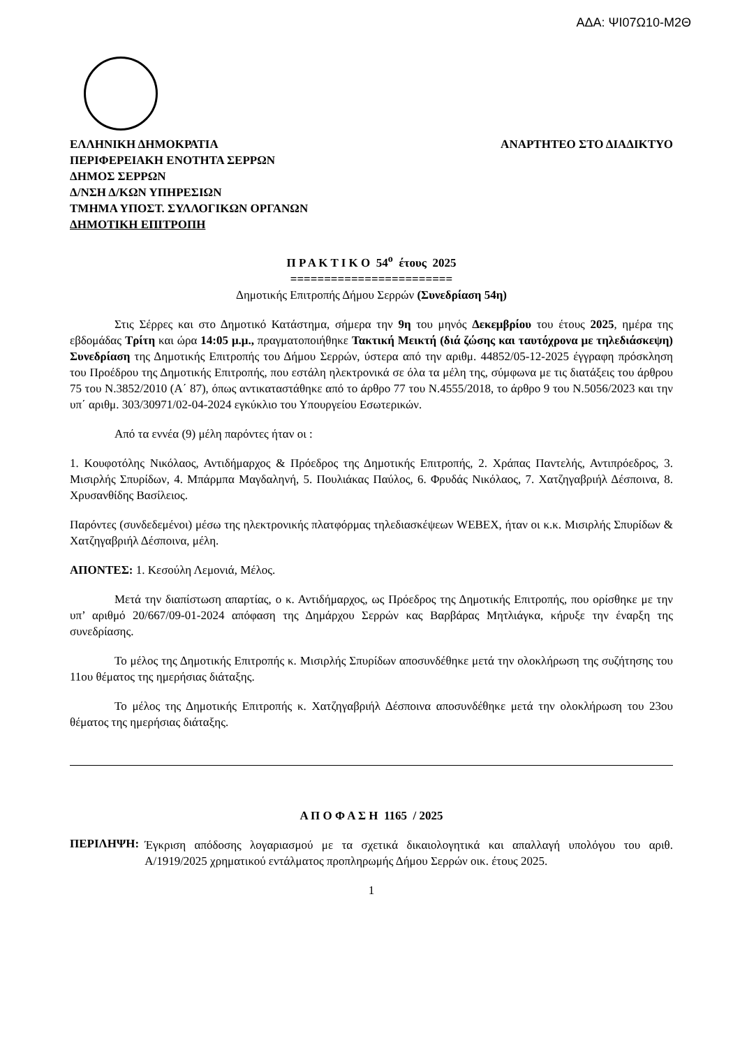ΑΔΑ: ΨΙ07Ω10-Μ2Θ
ΕΛΛΗΝΙΚΗ ΔΗΜΟΚΡΑΤΙΑ
ΠΕΡΙΦΕΡΕΙΑΚΗ ΕΝΟΤΗΤΑ ΣΕΡΡΩΝ
ΔΗΜΟΣ ΣΕΡΡΩΝ
Δ/ΝΣΗ Δ/ΚΩΝ ΥΠΗΡΕΣΙΩΝ
ΤΜΗΜΑ ΥΠΟΣΤ. ΣΥΛΛΟΓΙΚΩΝ ΟΡΓΑΝΩΝ
ΔΗΜΟΤΙΚΗ ΕΠΙΤΡΟΠΗ
ΑΝΑΡΤΗΤΕΟ ΣΤΟ ΔΙΑΔΙΚΤΥΟ
Π Ρ Α Κ Τ Ι Κ Ο 54<sup>ο</sup> έτους 2025
========================
Δημοτικής Επιτροπής Δήμου Σερρών (Συνεδρίαση 54η)
Στις Σέρρες και στο Δημοτικό Κατάστημα, σήμερα την 9η του μηνός Δεκεμβρίου του έτους 2025, ημέρα της εβδομάδας Τρίτη και ώρα 14:05 μ.μ., πραγματοποιήθηκε Τακτική Μεικτή (διά ζώσης και ταυτόχρονα με τηλεδιάσκεψη) Συνεδρίαση της Δημοτικής Επιτροπής του Δήμου Σερρών, ύστερα από την αριθμ. 44852/05-12-2025 έγγραφη πρόσκληση του Προέδρου της Δημοτικής Επιτροπής, που εστάλη ηλεκτρονικά σε όλα τα μέλη της, σύμφωνα με τις διατάξεις του άρθρου 75 του Ν.3852/2010 (Α΄ 87), όπως αντικαταστάθηκε από το άρθρο 77 του Ν.4555/2018, το άρθρο 9 του Ν.5056/2023 και την υπ΄ αριθμ. 303/30971/02-04-2024 εγκύκλιο του Υπουργείου Εσωτερικών.
Από τα εννέα (9) μέλη παρόντες ήταν οι :
1. Κουφοτόλης Νικόλαος, Αντιδήμαρχος & Πρόεδρος της Δημοτικής Επιτροπής, 2. Χράπας Παντελής, Αντιπρόεδρος, 3. Μισιρλής Σπυρίδων, 4. Μπάρμπα Μαγδαληνή, 5. Πουλιάκας Παύλος, 6. Φρυδάς Νικόλαος, 7. Χατζηγαβριήλ Δέσποινα, 8. Χρυσανθίδης Βασίλειος.
Παρόντες (συνδεδεμένοι) μέσω της ηλεκτρονικής πλατφόρμας τηλεδιασκέψεων WEBEX, ήταν οι κ.κ. Μισιρλής Σπυρίδων & Χατζηγαβριήλ Δέσποινα, μέλη.
ΑΠΟΝΤΕΣ: 1. Κεσούλη Λεμονιά, Μέλος.
Μετά την διαπίστωση απαρτίας, ο κ. Αντιδήμαρχος, ως Πρόεδρος της Δημοτικής Επιτροπής, που ορίσθηκε με την υπ’ αριθμό 20/667/09-01-2024 απόφαση της Δημάρχου Σερρών κας Βαρβάρας Μητλιάγκα, κήρυξε την έναρξη της συνεδρίασης.
Το μέλος της Δημοτικής Επιτροπής κ. Μισιρλής Σπυρίδων αποσυνδέθηκε μετά την ολοκλήρωση της συζήτησης του 11ου θέματος της ημερήσιας διάταξης.
Το μέλος της Δημοτικής Επιτροπής κ. Χατζηγαβριήλ Δέσποινα αποσυνδέθηκε μετά την ολοκλήρωση του 23ου θέματος της ημερήσιας διάταξης.
Α Π Ο Φ Α Σ Η 1165 / 2025
ΠΕΡΙΛΗΨΗ:
Έγκριση απόδοσης λογαριασμού με τα σχετικά δικαιολογητικά και απαλλαγή υπολόγου του αριθ. Α/1919/2025 χρηματικού εντάλματος προπληρωμής Δήμου Σερρών οικ. έτους 2025.
1